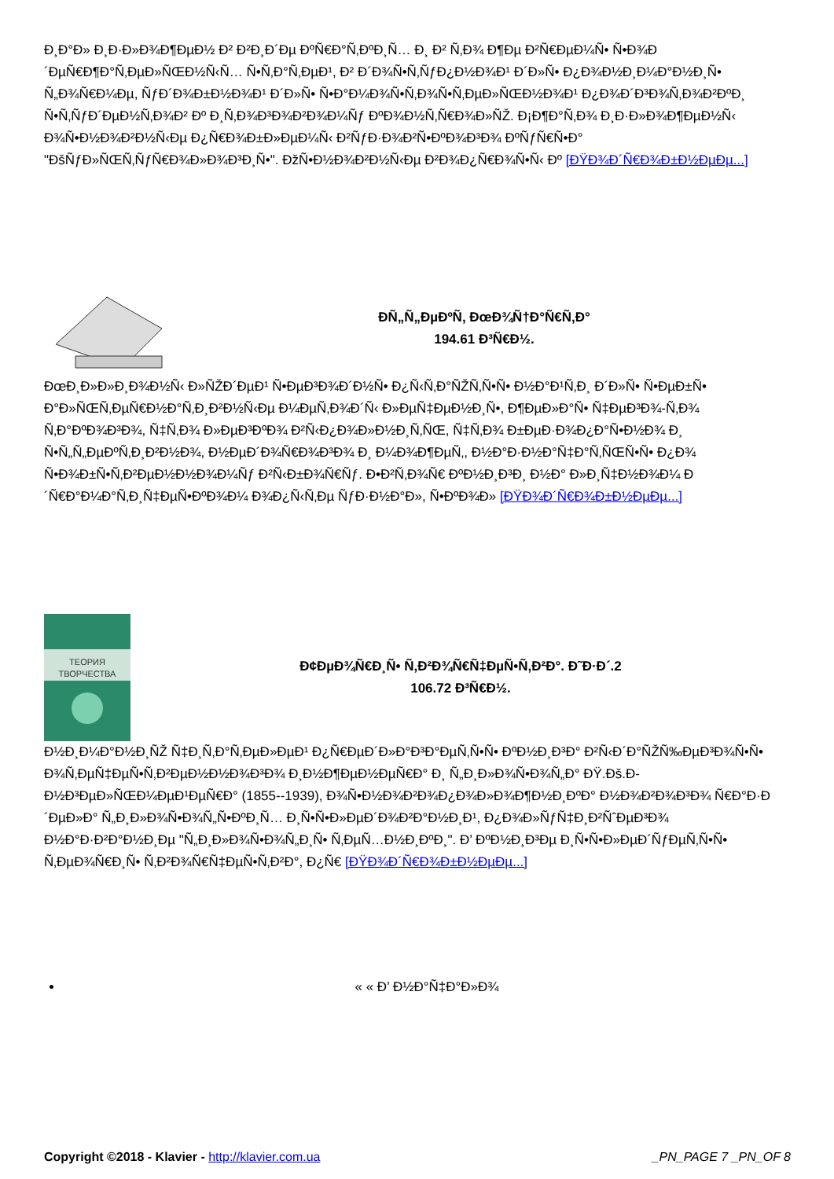Ð¸Ð°Ð» Ð¸Ð·Ð»Ð¾Ð¶ÐµÐ½ Ð² Ð²Ð¸Ð´Ðµ ÐºÑ€Ð°Ñ‚ÐºÐ¸Ñ… Ð¸ Ð² Ñ‚Ð¾ Ð¶Ðµ Ð²Ñ€ÐµÐ¼Ñ• Ñ•Ð¾Ð´ÐµÑ€Ð¶Ð°Ñ‚ÐµÐ»ÑŒÐ½Ñ‹Ñ… Ñ•Ñ‚Ð°Ñ‚ÐµÐ¹, Ð² Ð´Ð¾Ñ•Ñ‚ÑƒÐ¿Ð½Ð¾Ð¹ Ð´Ð»Ñ• Ð¿Ð¾Ð½Ð¸Ð¼Ð°Ð½Ð¸Ñ• Ñ„Ð¾Ñ€Ð¼Ðµ, ÑƒÐ´Ð¾Ð±Ð½Ð¾Ð¹ Ð´Ð»Ñ• Ñ•Ð°Ð¼Ð¾Ñ•Ñ‚Ð¾Ñ•Ñ‚ÐµÐ»ÑŒÐ½Ð¾Ð¹ Ð¿Ð¾Ð´Ð³Ð¾Ñ‚Ð¾Ð²ÐºÐ¸ Ñ•Ñ‚ÑƒÐ´ÐµÐ½Ñ‚Ð¾Ð² Ðº Ð¸Ñ‚Ð¾Ð³Ð¾Ð²Ð¾Ð¼Ñƒ ÐºÐ¾Ð½Ñ‚Ñ€Ð¾Ð»ÑŽ. Ð¡Ð¶Ð°Ñ‚Ð¾ Ð¸Ð·Ð»Ð¾Ð¶ÐµÐ½Ñ‹ Ð¾Ñ•Ð½Ð¾Ð²Ð½Ñ‹Ðµ Ð¿Ñ€Ð¾Ð±Ð»ÐµÐ¼Ñ‹ Ð²ÑƒÐ·Ð¾Ð²Ñ•ÐºÐ¾Ð³Ð¾ ÐºÑƒÑ€Ñ•Ð° "ÐšÑƒÐ»ÑŒÑ‚ÑƒÑ€Ð¾Ð»Ð¾Ð³Ð¸Ñ•". ÐžÑ•Ð½Ð¾Ð²Ð½Ñ‹Ðµ Ð²Ð¾Ð¿Ñ€Ð¾Ñ•Ñ‹ Ðº [ÐŸÐ¾Ð´Ñ€Ð¾Ð±Ð½ÐµÐµ...]
Ð­Ñ„Ñ„ÐµÐºÑ‚ ÐœÐ¾Ñ†Ð°Ñ€Ñ‚Ð°
194.61 Ð³Ñ€Ð½.
ÐœÐ¸Ð»Ð»Ð¸Ð¾Ð½Ñ‹ Ð»ÑŽÐ´ÐµÐ¹ Ñ•ÐµÐ³Ð¾Ð´Ð½Ñ• Ð¿Ñ‹Ñ‚Ð°ÑŽÑ‚Ñ•Ñ• Ð½Ð°Ð¹Ñ‚Ð¸ Ð´Ð»Ñ• Ñ•ÐµÐ±Ñ• Ð°Ð»ÑŒÑ‚ÐµÑ€Ð½Ð°Ñ‚Ð¸Ð²Ð½Ñ‹Ðµ Ð¼ÐµÑ‚Ð¾Ð´Ñ‹ Ð»ÐµÑ‡ÐµÐ½Ð¸Ñ•, Ð¶ÐµÐ»Ð°Ñ• Ñ‡ÐµÐ³Ð¾-Ñ‚Ð¾ Ñ‚Ð°ÐºÐ¾Ð³Ð¾, Ñ‡Ñ‚Ð¾ Ð»ÐµÐ³ÐºÐ¾ Ð²Ñ‹Ð¿Ð¾Ð»Ð½Ð¸Ñ‚ÑŒ, Ñ‡Ñ‚Ð¾ Ð±ÐµÐ·Ð¾Ð¿Ð°Ñ•Ð½Ð¾ Ð¸ Ñ•Ñ„Ñ„ÐµÐºÑ‚Ð¸Ð²Ð½Ð¾, Ð½ÐµÐ´Ð¾Ñ€Ð¾Ð³Ð¾ Ð¸ Ð¼Ð¾Ð¶ÐµÑ‚, Ð½Ð°Ð·Ð½Ð°Ñ‡Ð°Ñ‚ÑŒÑ•Ñ• Ð¿Ð¾ Ñ•Ð¾Ð±Ñ•Ñ‚Ð²ÐµÐ½Ð½Ð¾Ð¼Ñƒ Ð²Ñ‹Ð±Ð¾Ñ€Ñƒ. Ð•Ð²Ñ‚Ð¾Ñ€ ÐºÐ½Ð¸Ð³Ð¸ Ð½Ð° Ð»Ð¸Ñ‡Ð½Ð¾Ð¼ Ð´Ñ€Ð°Ð¼Ð°Ñ‚Ð¸Ñ‡ÐµÑ•ÐºÐ¾Ð¼ Ð¾Ð¿Ñ‹Ñ‚Ðµ ÑƒÐ·Ð½Ð°Ð», Ñ•ÐºÐ¾Ð» [ÐŸÐ¾Ð´Ñ€Ð¾Ð±Ð½ÐµÐµ...]
ТЕОРИЯ
ТВОРЧЕСТВА
Ð¢ÐµÐ¾Ñ€Ð¸Ñ• Ñ‚Ð²Ð¾Ñ€Ñ‡ÐµÑ•Ñ‚Ð²Ð°. Ð˜Ð·Ð´.2
106.72 Ð³Ñ€Ð½.
Ð½Ð¸Ð¼Ð°Ð½Ð¸ÑŽ Ñ‡Ð¸Ñ‚Ð°Ñ‚ÐµÐ»ÐµÐ¹ Ð¿Ñ€ÐµÐ´Ð»Ð°Ð³Ð°ÐµÑ‚Ñ•Ñ• ÐºÐ½Ð¸Ð³Ð° Ð²Ñ‹Ð´Ð°ÑŽÑ‰ÐµÐ³Ð¾Ñ•Ñ• Ð¾Ñ‚ÐµÑ‡ÐµÑ•Ñ‚Ð²ÐµÐ½Ð½Ð¾Ð³Ð¾ Ð¸Ð½Ð¶ÐµÐ½ÐµÑ€Ð° Ð¸ Ñ„Ð¸Ð»Ð¾Ñ•Ð¾Ñ„Ð° ÐŸ.Ðš.Ð­Ð½Ð³ÐµÐ»ÑŒÐ¼ÐµÐ¹ÐµÑ€Ð° (1855--1939), Ð¾Ñ•Ð½Ð¾Ð²Ð¾Ð¿Ð¾Ð»Ð¾Ð¶Ð½Ð¸ÐºÐ° Ð½Ð¾Ð²Ð¾Ð³Ð¾ Ñ€Ð°Ð·Ð´ÐµÐ»Ð° Ñ„Ð¸Ð»Ð¾Ñ•Ð¾Ñ„Ñ•ÐºÐ¸Ñ… Ð¸Ñ•Ñ•Ð»ÐµÐ´Ð¾Ð²Ð°Ð½Ð¸Ð¹, Ð¿Ð¾Ð»ÑƒÑ‡Ð¸Ð²ÑˆÐµÐ³Ð¾ Ð½Ð°Ð·Ð²Ð°Ð½Ð¸Ðµ "Ñ„Ð¸Ð»Ð¾Ñ•Ð¾Ñ„Ð¸Ñ• Ñ‚ÐµÑ…Ð½Ð¸ÐºÐ¸". Ð’ ÐºÐ½Ð¸Ð³Ðµ Ð¸Ñ•Ñ•Ð»ÐµÐ´ÑƒÐµÑ‚Ñ•Ñ• Ñ‚ÐµÐ¾Ñ€Ð¸Ñ• Ñ‚Ð²Ð¾Ñ€Ñ‡ÐµÑ•Ñ‚Ð²Ð°, Ð¿Ñ€ [ÐŸÐ¾Ð´Ñ€Ð¾Ð±Ð½ÐµÐµ...]
« « Ð’ Ð½Ð°Ñ‡Ð°Ð»Ð¾
Copyright ©2018 - Klavier - http://klavier.com.ua
_PN_PAGE 7 _PN_OF 8